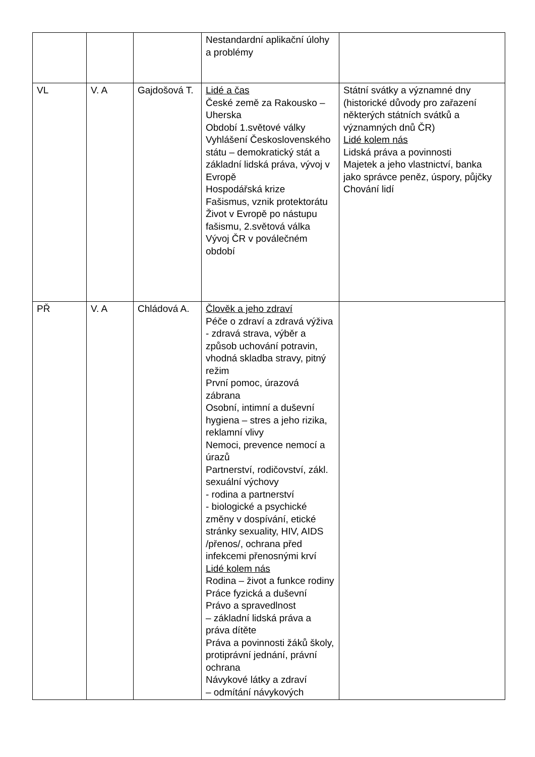| | | | Nestandardní aplikační úlohy a problémy | |
| VL | V. A | Gajdošová T. | Lidé a čas České země za Rakousko – Uherska Období 1.světové války Vyhlášení Československého státu – demokratický stát a základní lidská práva, vývoj v Evropě Hospodářská krize Fašismus, vznik protektorátu Život v Evropě po nástupu fašismu, 2.světová válka Vývoj ČR v poválečném období | Státní svátky a významné dny (historické důvody pro zařazení některých státních svátků a významných dnů ČR) Lidé kolem nás Lidská práva a povinnosti Majetek a jeho vlastnictví, banka jako správce peněz, úspory, půjčky Chování lidí |
| PŘ | V. A | Chládová A. | Člověk a jeho zdraví Péče o zdraví a zdravá výživa - zdravá strava, výběr a způsob uchování potravin, vhodná skladba stravy, pitný režim První pomoc, úrazová zábrana Osobní, intimní a duševní hygiena – stres a jeho rizika, reklamní vlivy Nemoci, prevence nemocí a úrazů Partnerství, rodičovství, zákl. sexuální výchovy - rodina a partnerství - biologické a psychické změny v dospívání, etické stránky sexuality, HIV, AIDS /přenos/, ochrana před infekcemi přenosnými krví Lidé kolem nás Rodina – život a funkce rodiny Práce fyzická a duševní Právo a spravedlnost – základní lidská práva a práva dítěte Práva a povinnosti žáků školy, protiprávní jednání, právní ochrana Návykové látky a zdraví – odmítání návykových | |